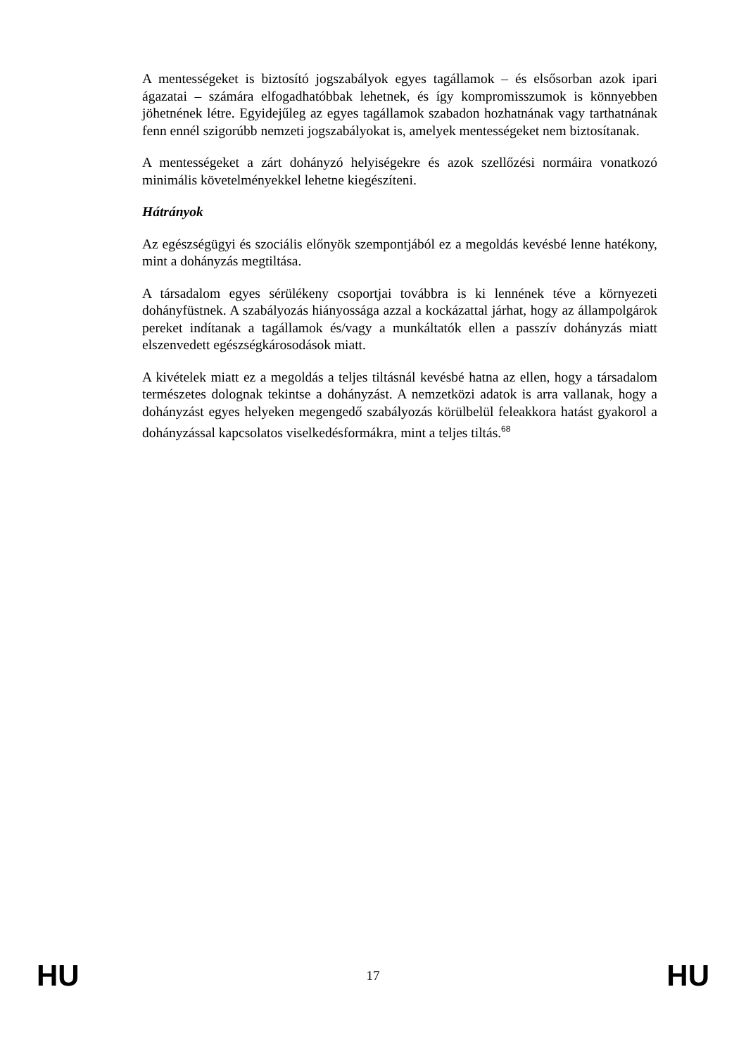A mentességeket is biztosító jogszabályok egyes tagállamok – és elsősorban azok ipari ágazatai – számára elfogadhatóbbak lehetnek, és így kompromisszumok is könnyebben jöhetnének létre. Egyidejűleg az egyes tagállamok szabadon hozhatnának vagy tarthatnának fenn ennél szigorúbb nemzeti jogszabályokat is, amelyek mentességeket nem biztosítanak.
A mentességeket a zárt dohányzó helyiségekre és azok szellőzési normáira vonatkozó minimális követelményekkel lehetne kiegészíteni.
Hátrányok
Az egészségügyi és szociális előnyök szempontjából ez a megoldás kevésbé lenne hatékony, mint a dohányzás megtiltása.
A társadalom egyes sérülékeny csoportjai továbbra is ki lennének téve a környezeti dohányfüstnek. A szabályozás hiányossága azzal a kockázattal járhat, hogy az állampolgárok pereket indítanak a tagállamok és/vagy a munkáltatók ellen a passzív dohányzás miatt elszenvedett egészségkárosodások miatt.
A kivételek miatt ez a megoldás a teljes tiltásnál kevésbé hatna az ellen, hogy a társadalom természetes dolognak tekintse a dohányzást. A nemzetközi adatok is arra vallanak, hogy a dohányzást egyes helyeken megengedő szabályozás körülbelül feleakkora hatást gyakorol a dohányzással kapcsolatos viselkedésformákra, mint a teljes tiltás.<sup>68</sup>
HU 17 HU